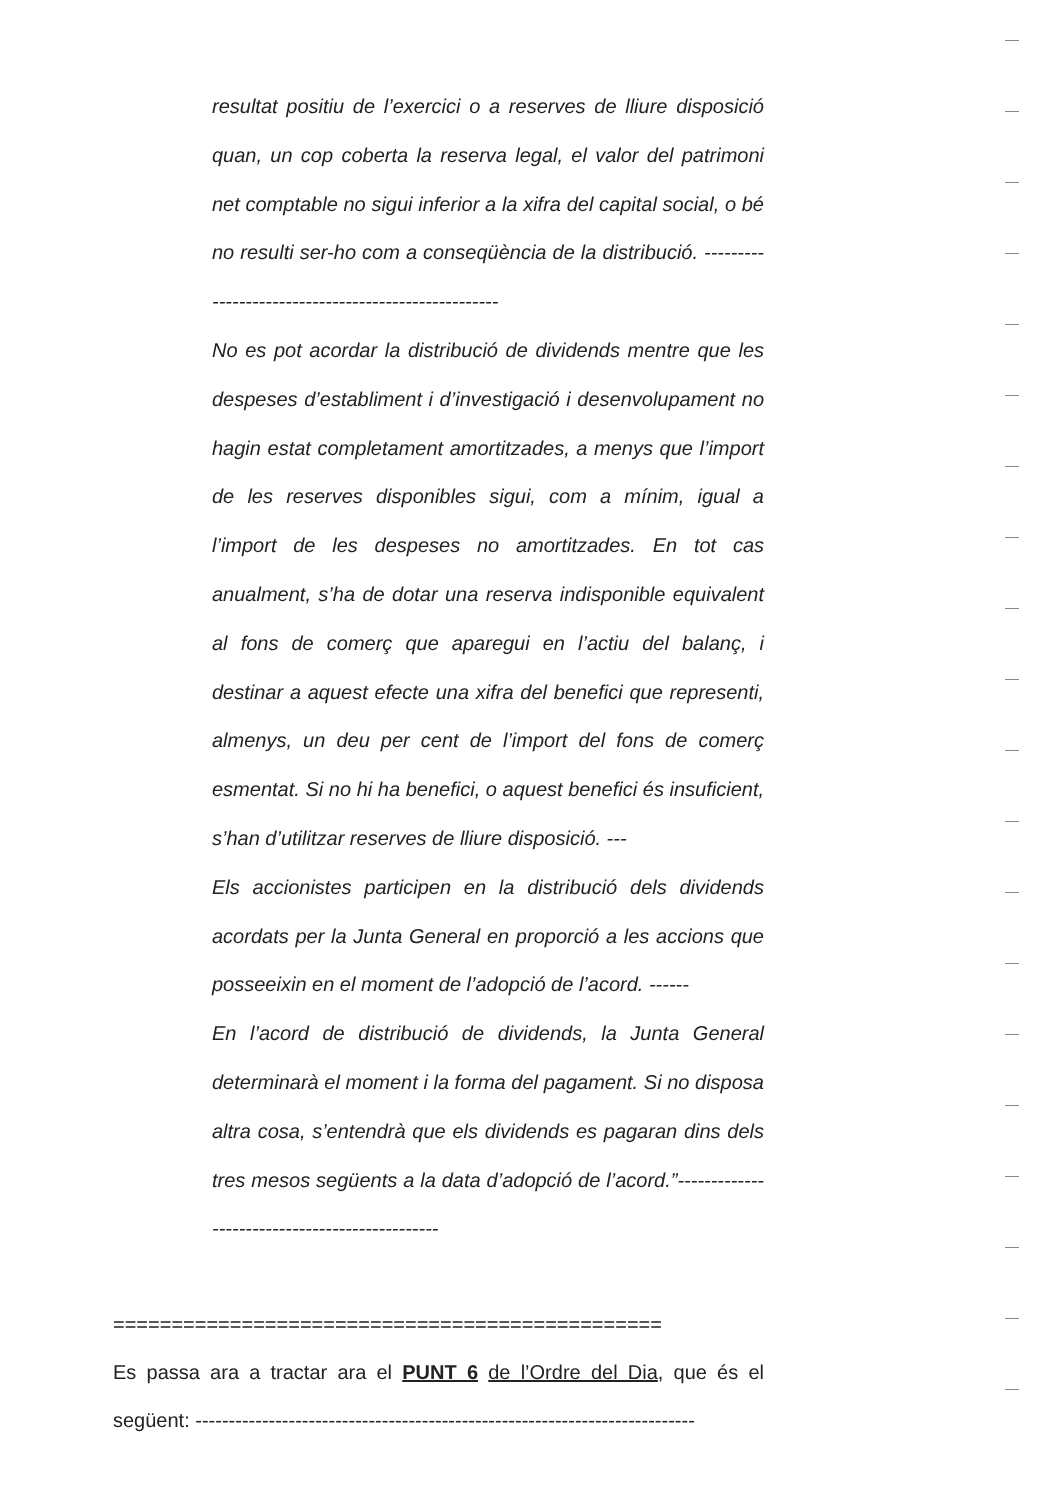resultat positiu de l’exercici o a reserves de lliure disposició quan, un cop coberta la reserva legal, el valor del patrimoni net comptable no sigui inferior a la xifra del capital social, o bé no resulti ser-ho com a conseqüència de la distribució. ----------------------------------------------------
No es pot acordar la distribució de dividends mentre que les despeses d’establiment i d’investigació i desenvolupament no hagin estat completament amortitzades, a menys que l’import de les reserves disponibles sigui, com a mínim, igual a l’import de les despeses no amortitzades. En tot cas anualment, s’ha de dotar una reserva indisponible equivalent al fons de comerç que aparegui en l’actiu del balanç, i destinar a aquest efecte una xifra del benefici que representi, almenys, un deu per cent de l’import del fons de comerç esmentat. Si no hi ha benefici, o aquest benefici és insuficient, s’han d’utilitzar reserves de lliure disposició. ---
Els accionistes participen en la distribució dels dividends acordats per la Junta General en proporció a les accions que posseeixin en el moment de l’adopció de l’acord. ------
En l’acord de distribució de dividends, la Junta General determinarà el moment i la forma del pagament. Si no disposa altra cosa, s’entendrà que els dividends es pagaran dins dels tres mesos següents a la data d’adopció de l’acord.”-----------------------------------------------
===============================================
Es passa ara a tractar ara el PUNT 6 de l’Ordre del Dia, que és el següent: ---------------------------------------------------------------------------